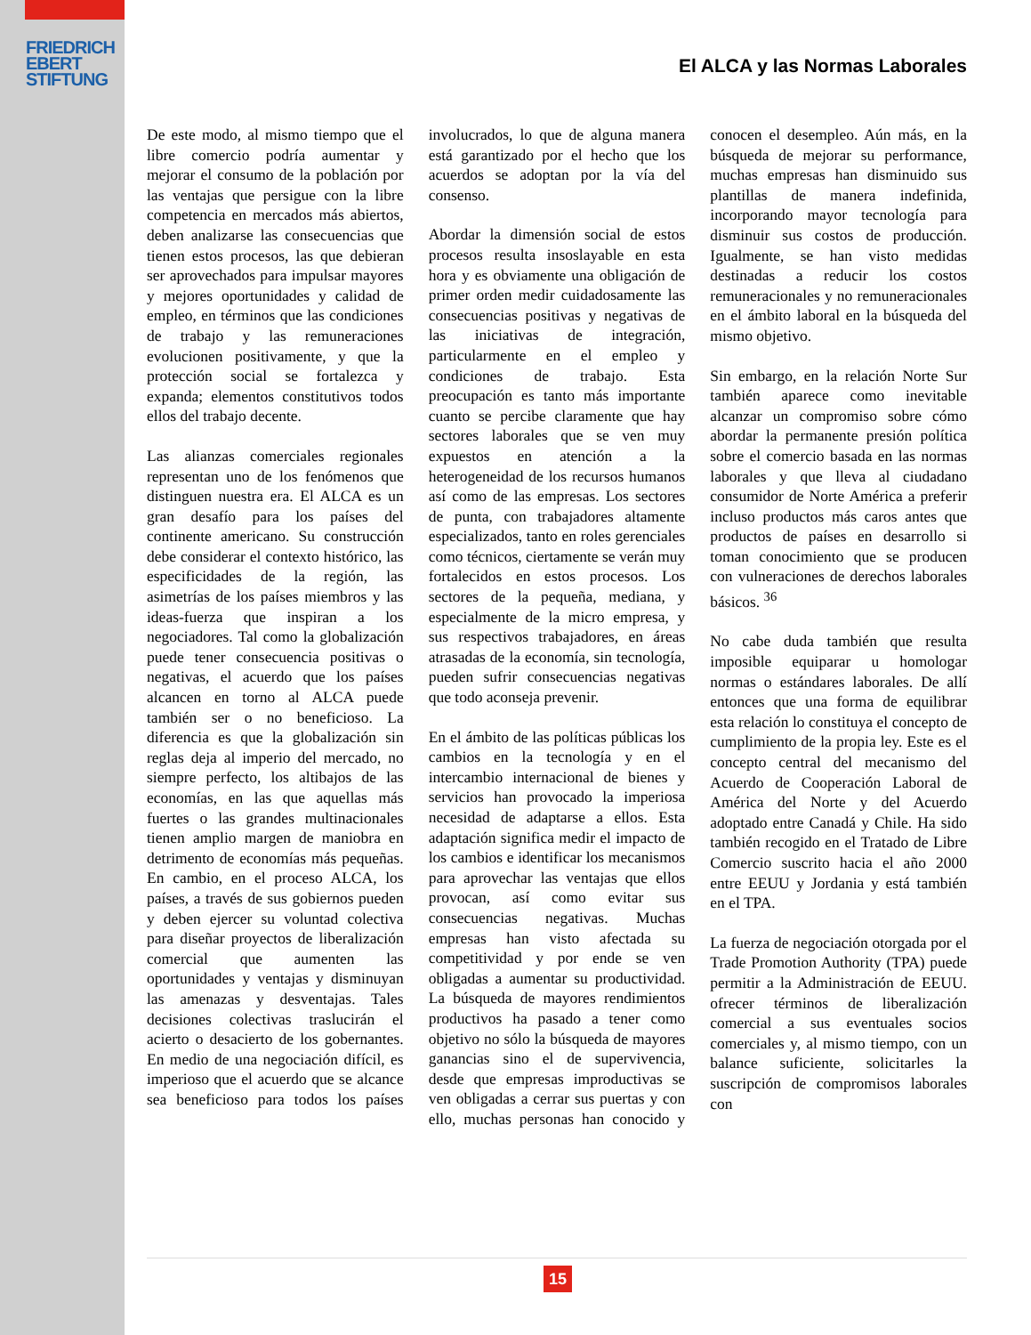FRIEDRICH
EBERT
STIFTUNG
El ALCA y las Normas Laborales
De este modo, al mismo tiempo que el libre comercio podría aumentar y mejorar el consumo de la población por las ventajas que persigue con la libre competencia en mercados más abiertos, deben analizarse las consecuencias que tienen estos procesos, las que debieran ser aprovechados para impulsar mayores y mejores oportunidades y calidad de empleo, en términos que las condiciones de trabajo y las remuneraciones evolucionen positivamente, y que la protección social se fortalezca y expanda; elementos constitutivos todos ellos del trabajo decente.
Las alianzas comerciales regionales representan uno de los fenómenos que distinguen nuestra era. El ALCA es un gran desafío para los países del continente americano. Su construcción debe considerar el contexto histórico, las especificidades de la región, las asimetrías de los países miembros y las ideas-fuerza que inspiran a los negociadores. Tal como la globalización puede tener consecuencia positivas o negativas, el acuerdo que los países alcancen en torno al ALCA puede también ser o no beneficioso. La diferencia es que la globalización sin reglas deja al imperio del mercado, no siempre perfecto, los altibajos de las economías, en las que aquellas más fuertes o las grandes multinacionales tienen amplio margen de maniobra en detrimento de economías más pequeñas. En cambio, en el proceso ALCA, los países, a través de sus gobiernos pueden y deben ejercer su voluntad colectiva para diseñar proyectos de liberalización comercial que aumenten las oportunidades y ventajas y disminuyan las amenazas y desventajas. Tales decisiones colectivas traslucirán el acierto o desacierto de los gobernantes. En medio de una negociación difícil, es imperioso que el acuerdo que se alcance sea beneficioso para todos los países involucrados, lo que de alguna manera está garantizado por el hecho que los acuerdos se adoptan por la vía del consenso.
Abordar la dimensión social de estos procesos resulta insoslayable en esta hora y es obviamente una obligación de primer orden medir cuidadosamente las consecuencias positivas y negativas de las iniciativas de integración, particularmente en el empleo y condiciones de trabajo. Esta preocupación es tanto más importante cuanto se percibe claramente que hay sectores laborales que se ven muy expuestos en atención a la heterogeneidad de los recursos humanos así como de las empresas. Los sectores de punta, con trabajadores altamente especializados, tanto en roles gerenciales como técnicos, ciertamente se verán muy fortalecidos en estos procesos. Los sectores de la pequeña, mediana, y especialmente de la micro empresa, y sus respectivos trabajadores, en áreas atrasadas de la economía, sin tecnología, pueden sufrir consecuencias negativas que todo aconseja prevenir.
En el ámbito de las políticas públicas los cambios en la tecnología y en el intercambio internacional de bienes y servicios han provocado la imperiosa necesidad de adaptarse a ellos. Esta adaptación significa medir el impacto de los cambios e identificar los mecanismos para aprovechar las ventajas que ellos provocan, así como evitar sus consecuencias negativas. Muchas empresas han visto afectada su competitividad y por ende se ven obligadas a aumentar su productividad. La búsqueda de mayores rendimientos productivos ha pasado a tener como objetivo no sólo la búsqueda de mayores ganancias sino el de supervivencia, desde que empresas improductivas se ven obligadas a cerrar sus puertas y con ello, muchas personas han conocido y conocen el desempleo. Aún más, en la búsqueda de mejorar su performance, muchas empresas han disminuido sus plantillas de manera indefinida, incorporando mayor tecnología para disminuir sus costos de producción. Igualmente, se han visto medidas destinadas a reducir los costos remuneracionales y no remuneracionales en el ámbito laboral en la búsqueda del mismo objetivo.
Sin embargo, en la relación Norte Sur también aparece como inevitable alcanzar un compromiso sobre cómo abordar la permanente presión política sobre el comercio basada en las normas laborales y que lleva al ciudadano consumidor de Norte América a preferir incluso productos más caros antes que productos de países en desarrollo si toman conocimiento que se producen con vulneraciones de derechos laborales básicos. <sup>36</sup>
No cabe duda también que resulta imposible equiparar u homologar normas o estándares laborales. De allí entonces que una forma de equilibrar esta relación lo constituya el concepto de cumplimiento de la propia ley. Este es el concepto central del mecanismo del Acuerdo de Cooperación Laboral de América del Norte y del Acuerdo adoptado entre Canadá y Chile. Ha sido también recogido en el Tratado de Libre Comercio suscrito hacia el año 2000 entre EEUU y Jordania y está también en el TPA.
La fuerza de negociación otorgada por el Trade Promotion Authority (TPA) puede permitir a la Administración de EEUU. ofrecer términos de liberalización comercial a sus eventuales socios comerciales y, al mismo tiempo, con un balance suficiente, solicitarles la suscripción de compromisos laborales con
15